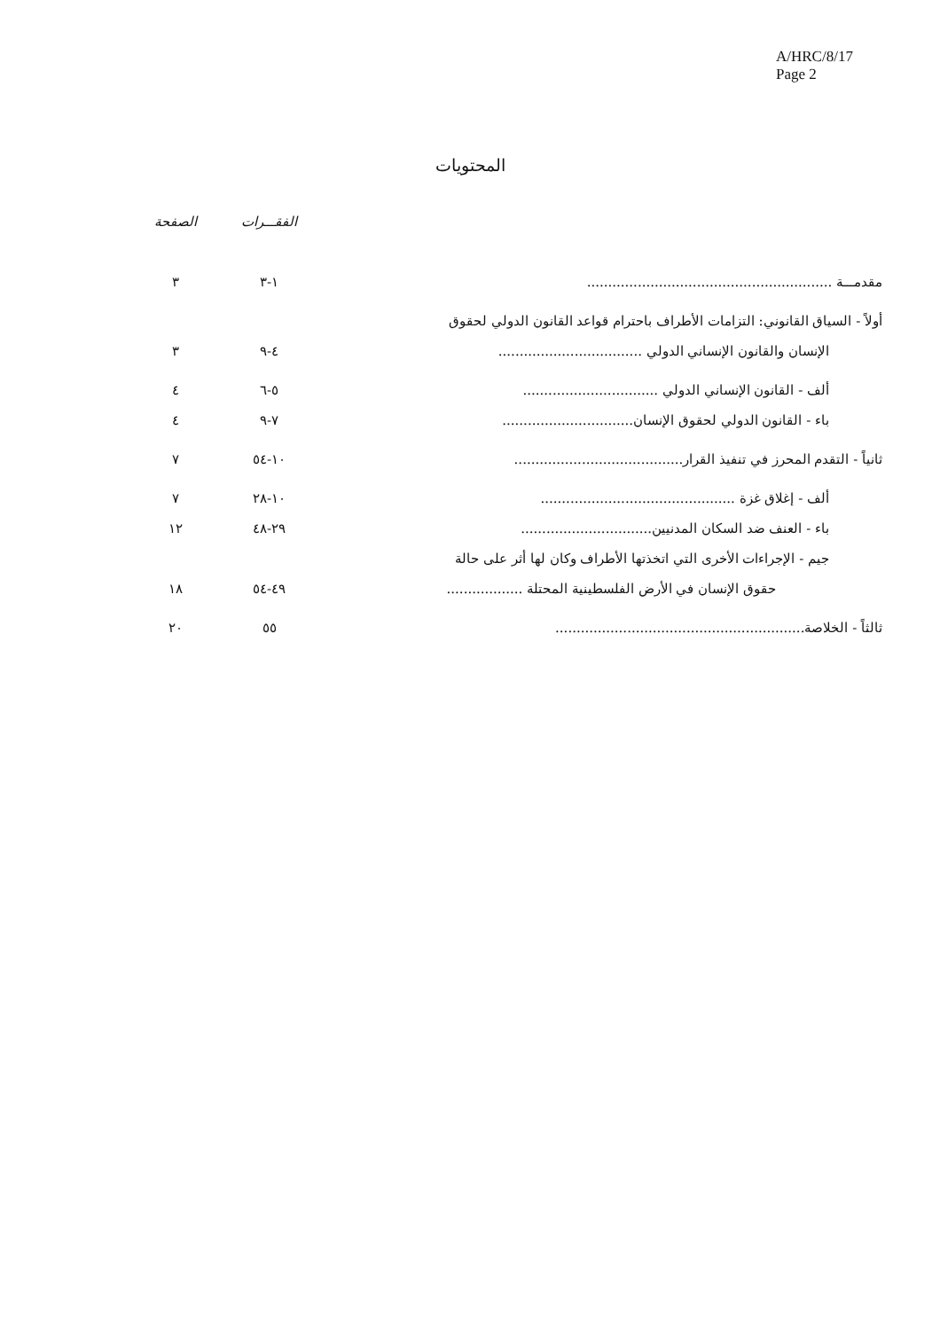A/HRC/8/17
Page 2
المحتويات
| | الفقـــرات | الصفحة |
| --- | --- | --- |
| مقدمـــة .......................................................... | ١-٣ | ٣ |
| أولاً - السياق القانوني: التزامات الأطراف باحترام قواعد القانون الدولي لحقوق | | |
| الإنسان والقانون الإنساني الدولي .................................. | ٤-٩ | ٣ |
| ألف - القانون الإنساني الدولي ................................ | ٥-٦ | ٤ |
| باء - القانون الدولي لحقوق الإنسان............................... | ٧-٩ | ٤ |
| ثانياً - التقدم المحرز في تنفيذ القرار........................................ | ١٠-٥٤ | ٧ |
| ألف - إغلاق غزة .............................................. | ١٠-٢٨ | ٧ |
| باء - العنف ضد السكان المدنيين............................... | ٢٩-٤٨ | ١٢ |
| جيم - الإجراءات الأخرى التي اتخذتها الأطراف وكان لها أثر على حالة | | |
| حقوق الإنسان في الأرض الفلسطينية المحتلة .................. | ٤٩-٥٤ | ١٨ |
| ثالثاً - الخلاصة........................................................... | ٥٥ | ٢٠ |